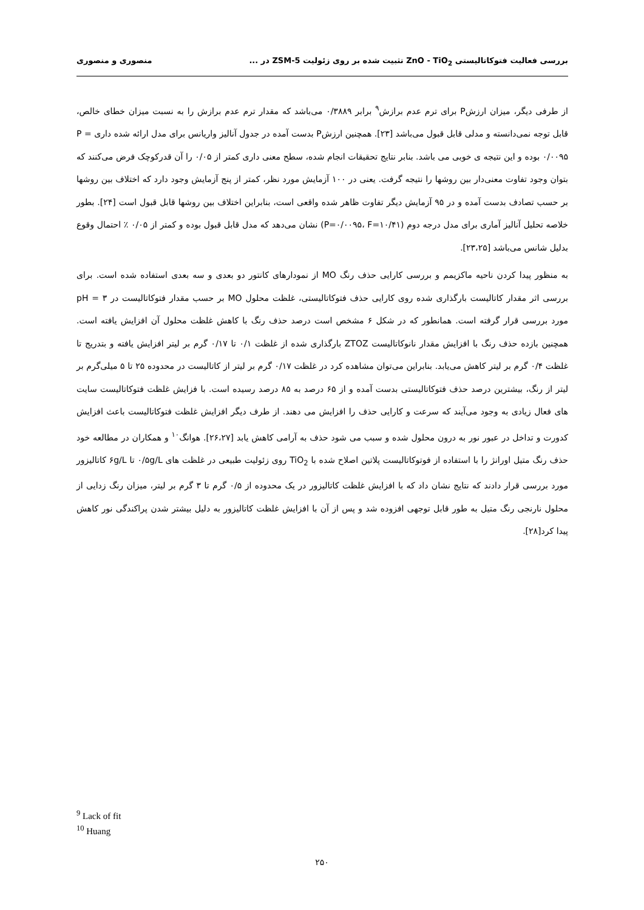بررسی فعالیت فتوکاتالیستی ZnO - TiO<sub>2</sub> تثبیت شده بر روی زئولیت ZSM-5 در ... منصوری و منصوری
از طرفی دیگر، میزان ارزشP برای ترم عدم برازش<sup>۹</sup> برابر ۰/۳۸۸۹ می‌باشد که مقدار ترم عدم برازش را به نسبت میزان خطای خالص، قابل توجه نمی‌دانسته و مدلی قابل قبول می‌باشد [۲۳]. همچنین ارزشP بدست آمده در جدول آنالیز واریانس برای مدل ارائه شده داری P = ۰/۰۰۹۵ بوده و این نتیجه ی خوبی می باشد. بنابر نتایج تحقیقات انجام شده، سطح معنی داری کمتر از ۰/۰۵ را آن قدرکوچک فرض می‌کنند که بتوان وجود تفاوت معنی‌دار بین روشها را نتیجه گرفت. یعنی در ۱۰۰ آزمایش مورد نظر، کمتر از پنج آزمایش وجود دارد که اختلاف بین روشها بر حسب تصادف بدست آمده و در ۹۵ آزمایش دیگر تفاوت ظاهر شده واقعی است، بنابراین اختلاف بین روشها قابل قبول است [۲۴]. بطور خلاصه تحلیل آنالیز آماری برای مدل درجه دوم (P=۰/۰۰۹۵، F=۱۰/۴۱) نشان می‌دهد که مدل قابل قبول بوده و کمتر از ۰/۰۵ ٪ احتمال وقوع بدلیل شانس می‌باشد [۲۳،۲۵].
به منظور پیدا کردن ناحیه ماکزیمم و بررسی کارایی حذف رنگ MO از نمودارهای کانتور دو بعدی و سه بعدی استفاده شده است. برای بررسی اثر مقدار کاتالیست بارگذاری شده روی کارایی حذف فتوکاتالیستی، غلظت محلول MO بر حسب مقدار فتوکاتالیست در pH = ۳ مورد بررسی قرار گرفته است. همانطور که در شکل ۶ مشخص است درصد حذف رنگ با کاهش غلظت محلول آن افزایش یافته است. همچنین بازده حذف رنگ با افزایش مقدار نانوکاتالیست ZTOZ بارگذاری شده از غلظت ۰/۱ تا ۰/۱۷ گرم بر لیتر افزایش یافته و بتدریج تا غلظت ۰/۴ گرم بر لیتر کاهش می‌یابد. بنابراین می‌توان مشاهده کرد در غلظت ۰/۱۷ گرم بر لیتر از کاتالیست در محدوده ۲۵ تا ۵ میلی‌گرم بر لیتر از رنگ، بیشترین درصد حذف فتوکاتالیستی بدست آمده و از ۶۵ درصد به ۸۵ درصد رسیده است. با فزایش غلظت فتوکاتالیست سایت های فعال زیادی به وجود می‌آیند که سرعت و کارایی حذف را افزایش می دهند. از طرف دیگر افزایش غلظت فتوکاتالیست باعث افزایش کدورت و تداخل در عبور نور به درون محلول شده و سبب می شود حذف به آرامی کاهش یابد [۲۶،۲۷]. هوانگ<sup>۱۰</sup> و همکاران در مطالعه خود حذف رنگ متیل اورانژ را با استفاده از فوتوکاتالیست پلاتین اصلاح شده با TiO<sub>2</sub> روی زئولیت طبیعی در غلظت های ۰/۵g/L تا ۶g/L کاتالیزور مورد بررسی قرار دادند که نتایج نشان داد که با افزایش غلظت کاتالیزور در یک محدوده از ۰/۵ گرم تا ۳ گرم بر لیتر، میزان رنگ زدایی از محلول نارنجی رنگ متیل به طور قابل توجهی افزوده شد و پس از آن با افزایش غلظت کاتالیزور به دلیل بیشتر شدن پراکندگی نور کاهش پیدا کرد[۲۸].
<sup>9</sup> Lack of fit
<sup>10</sup> Huang
۲۵۰